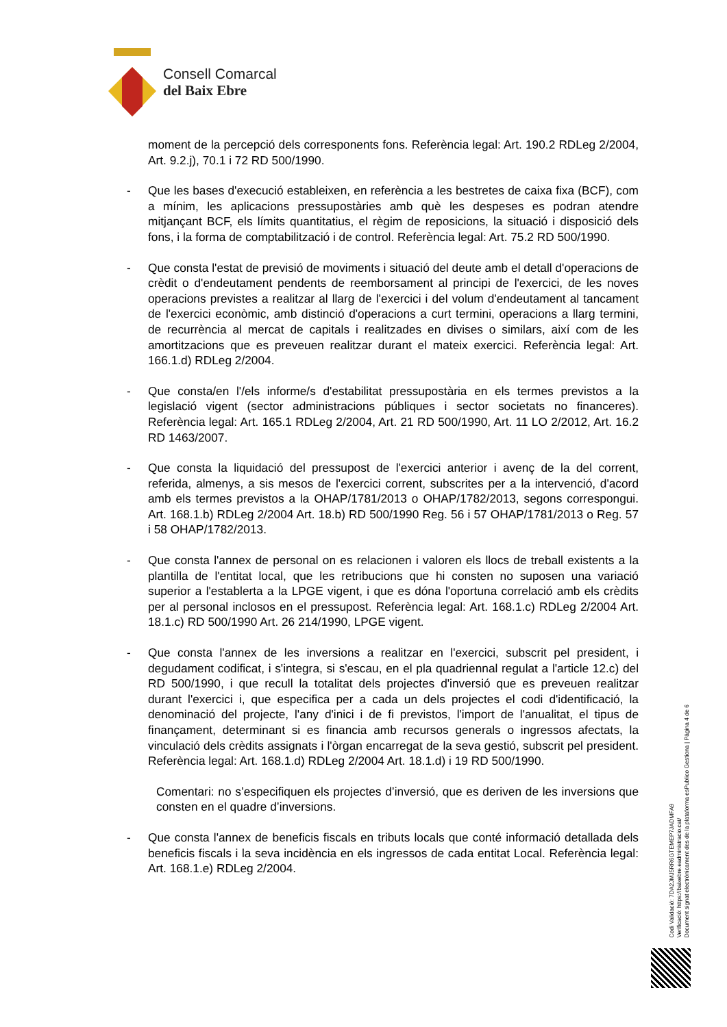Consell Comarcal
del Baix Ebre
moment de la percepció dels corresponents fons. Referència legal: Art. 190.2 RDLeg 2/2004, Art. 9.2.j), 70.1 i 72 RD 500/1990.
- Que les bases d'execució estableixen, en referència a les bestretes de caixa fixa (BCF), com a mínim, les aplicacions pressupostàries amb què les despeses es podran atendre mitjançant BCF, els límits quantitatius, el règim de reposicions, la situació i disposició dels fons, i la forma de comptabilització i de control. Referència legal: Art. 75.2 RD 500/1990.
- Que consta l'estat de previsió de moviments i situació del deute amb el detall d'operacions de crèdit o d'endeutament pendents de reemborsament al principi de l'exercici, de les noves operacions previstes a realitzar al llarg de l'exercici i del volum d'endeutament al tancament de l'exercici econòmic, amb distinció d'operacions a curt termini, operacions a llarg termini, de recurrència al mercat de capitals i realitzades en divises o similars, així com de les amortitzacions que es preveuen realitzar durant el mateix exercici. Referència legal: Art. 166.1.d) RDLeg 2/2004.
- Que consta/en l'/els informe/s d'estabilitat pressupostària en els termes previstos a la legislació vigent (sector administracions públiques i sector societats no financeres). Referència legal: Art. 165.1 RDLeg 2/2004, Art. 21 RD 500/1990, Art. 11 LO 2/2012, Art. 16.2 RD 1463/2007.
- Que consta la liquidació del pressupost de l'exercici anterior i avenç de la del corrent, referida, almenys, a sis mesos de l'exercici corrent, subscrites per a la intervenció, d'acord amb els termes previstos a la OHAP/1781/2013 o OHAP/1782/2013, segons correspongui. Art. 168.1.b) RDLeg 2/2004 Art. 18.b) RD 500/1990 Reg. 56 i 57 OHAP/1781/2013 o Reg. 57 i 58 OHAP/1782/2013.
- Que consta l'annex de personal on es relacionen i valoren els llocs de treball existents a la plantilla de l'entitat local, que les retribucions que hi consten no suposen una variació superior a l'establerta a la LPGE vigent, i que es dóna l'oportuna correlació amb els crèdits per al personal inclosos en el pressupost. Referència legal: Art. 168.1.c) RDLeg 2/2004 Art. 18.1.c) RD 500/1990 Art. 26 214/1990, LPGE vigent.
- Que consta l'annex de les inversions a realitzar en l'exercici, subscrit pel president, i degudament codificat, i s'integra, si s'escau, en el pla quadriennal regulat a l'article 12.c) del RD 500/1990, i que recull la totalitat dels projectes d'inversió que es preveuen realitzar durant l'exercici i, que especifica per a cada un dels projectes el codi d'identificació, la denominació del projecte, l'any d'inici i de fi previstos, l'import de l'anualitat, el tipus de finançament, determinant si es financia amb recursos generals o ingressos afectats, la vinculació dels crèdits assignats i l'òrgan encarregat de la seva gestió, subscrit pel president. Referència legal: Art. 168.1.d) RDLeg 2/2004 Art. 18.1.d) i 19 RD 500/1990.
Comentari: no s’especifiquen els projectes d’inversió, que es deriven de les inversions que consten en el quadre d’inversions.
- Que consta l'annex de beneficis fiscals en tributs locals que conté informació detallada dels beneficis fiscals i la seva incidència en els ingressos de cada entitat Local. Referència legal: Art. 168.1.e) RDLeg 2/2004.
Codi Validació: 7DA2JMJ5RR6GTEMEP7JADMFA9
Verificació: https://baixebre.eadministracio.cat/
Document signat electrònicament des de la plataforma esPublico Gestiona | Pàgina 4 de 6